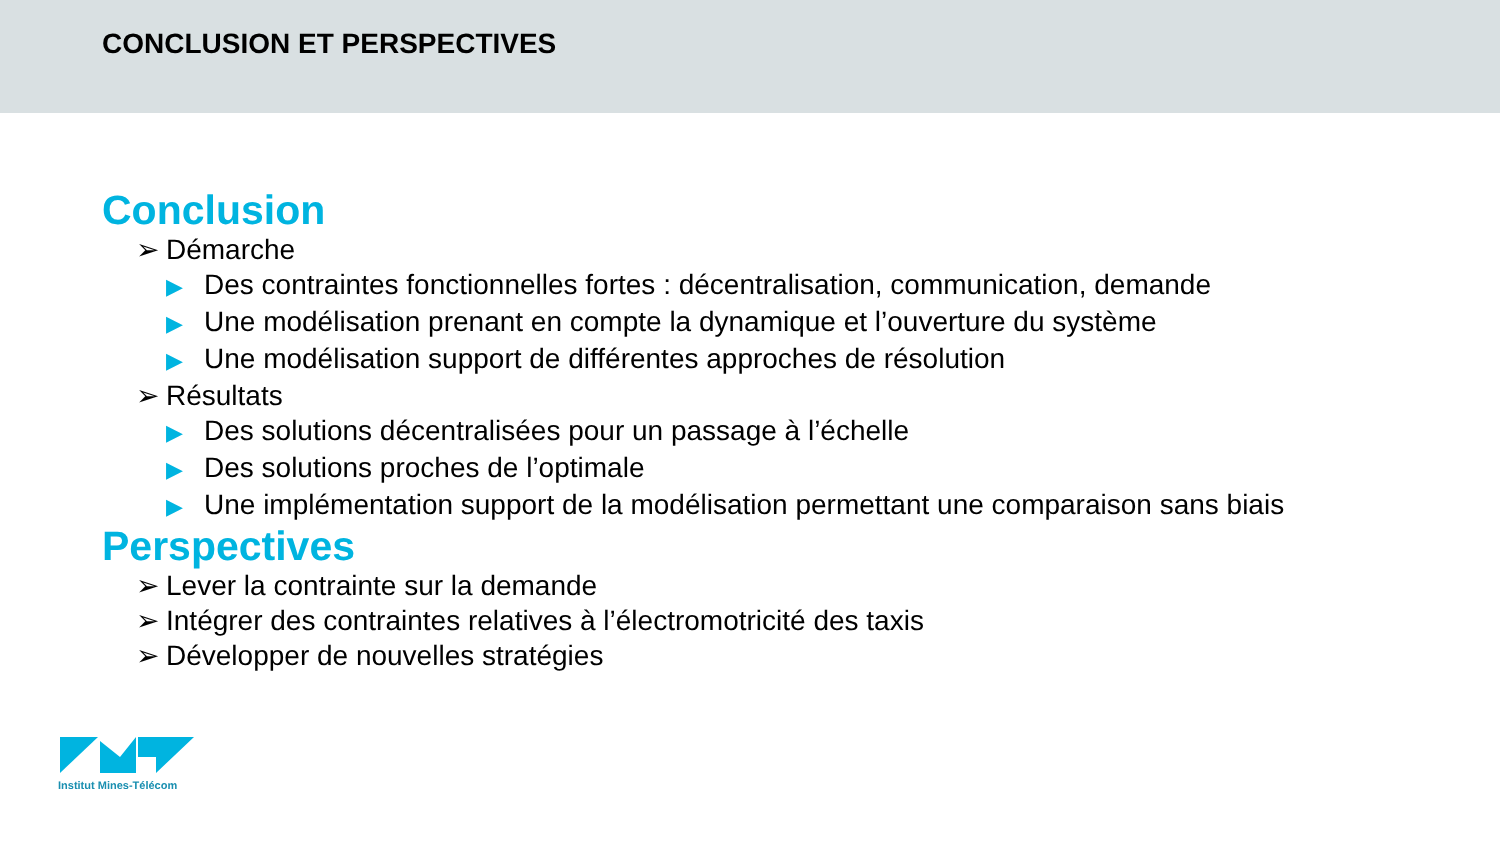CONCLUSION ET PERSPECTIVES
Conclusion
➢ Démarche
▶ Des contraintes fonctionnelles fortes : décentralisation, communication, demande
▶ Une modélisation prenant en compte la dynamique et l’ouverture du système
▶ Une modélisation support de différentes approches de résolution
➢ Résultats
▶ Des solutions décentralisées pour un passage à l’échelle
▶ Des solutions proches de l’optimale
▶ Une implémentation support de la modélisation permettant une comparaison sans biais
Perspectives
➢ Lever la contrainte sur la demande
➢ Intégrer des contraintes relatives à l’électromotricité des taxis
➢ Développer de nouvelles stratégies
Institut Mines-Télécom